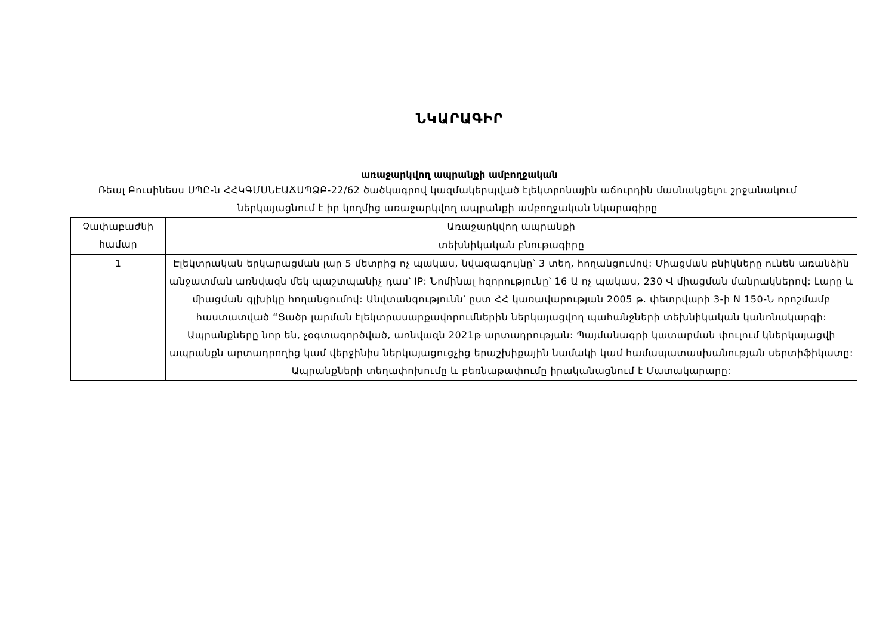ՆԿԱՐԱԳԻՐ
առաջարկվող ապրանքի ամբողջական
Ռեալ Բուսինեսս ՍՊԸ-ն ՀՀԿԳՄՍՆԷԱՃԱՊՁԲ-22/62 ծածկագրով կազմակերպված էլեկտրոնային աճուրդին մասնակցելու շրջանակում ներկայացնում է իր կողմից առաջարկվող ապրանքի ամբողջական նկարագիրը
| Չափաբաժնի համար | Առաջարկվող ապրանքի |
| | տեխնիկական բնութագիրը |
| 1 | Էլեկտրական երկարացման լար 5 մետրից ոչ պակաս, նվազագույնը՝ 3 տեղ, հողանցումով: Միացման բնիկները ունեն առանձին անջատման առնվազն մեկ պաշտպանիչ դաս՝ IP: Նոմինալ հզորությունը՝ 16 Ա ոչ պակաս, 230 Վ միացման մանրակներով: Լարը և միացման գլխիկը հողանցումով: Անվտանգությունն՝ ըստ ՀՀ կառավարության 2005 թ. փետրվարի 3-ի N 150-Ն որոշմամբ հաստատված “Ցածր լարման էլեկտրասարքավորումներին ներկայացվող պահանջների տեխնիկական կանոնակարգի: Ապրանքները նոր են, չօգտագործված, առնվազն 2021թ արտադրության: Պայմանագրի կատարման փուլում կներկայացվի ապրանքն արտադրողից կամ վերջինիս ներկայացուցչից երաշխիքային նամակի կամ համապատասխանության սերտիֆիկատը: Ապրանքների տեղափոխումը և բեռնաթափումը իրականացնում է Մատակարարը: |